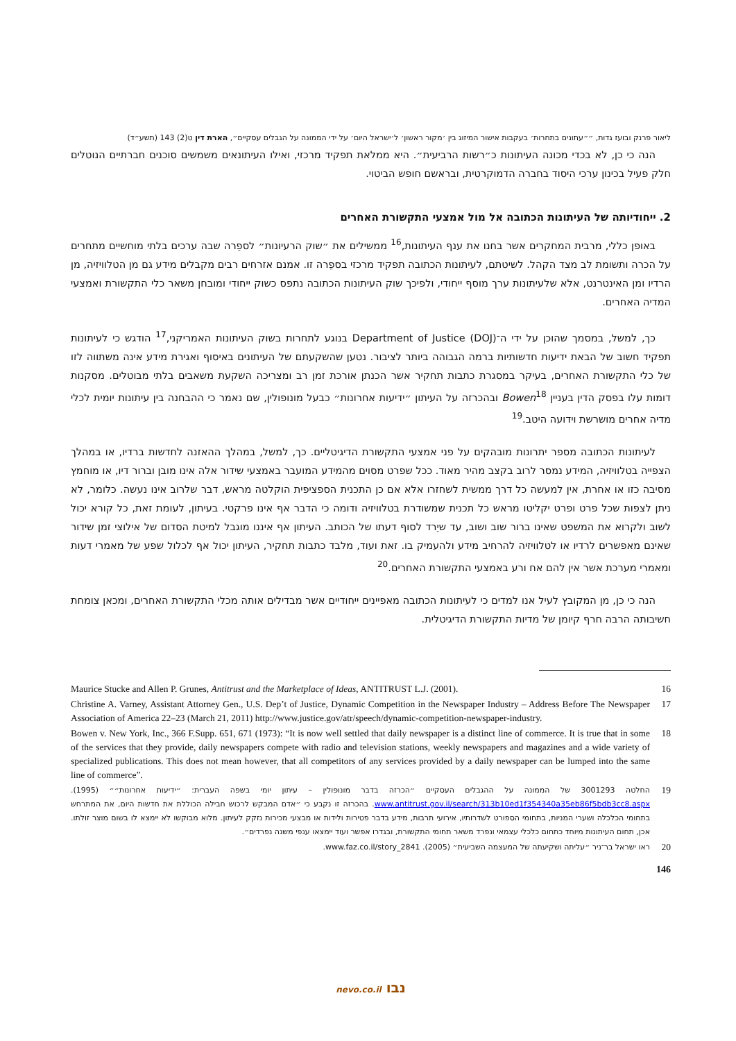ליאור פרנק ובועז גדות, ״״עתונים בתחרות׳ בעקבות אישור המיזוג בין ׳מקור ראשון׳ ל׳ישראל היום׳ על ידי הממונה על הגבלים עסקיים״, הארת דין ט(2) 143 (תשע״ד)
הנה כי כן, לא בכדי מכונה העיתונות כ״רשות הרביעית״. היא ממלאת תפקיד מרכזי, ואילו העיתונאים משמשים סוכנים חברתיים הנוטלים חלק פעיל בכינון ערכי היסוד בחברה הדמוקרטית, ובראשם חופש הביטוי.
2. ייחודיותה של העיתונות הכתובה אל מול אמצעי התקשורת האחרים
באופן כללי, מרבית המחקרים אשר בחנו את ענף העיתונות,<sup>16</sup> ממשילים את ״שוק הרעיונות״ לספֵרה שבה ערכים בלתי מוחשיים מתחרים על הכרה ותשומת לב מצד הקהל. לשיטתם, לעיתונות הכתובה תפקיד מרכזי בספֵרה זו. אמנם אזרחים רבים מקבלים מידע גם מן הטלוויזיה, מן הרדיו ומן האינטרנט, אלא שלעיתונות ערך מוסף ייחודי, ולפיכך שוק העיתונות הכתובה נתפס כשוק ייחודי ומובחן משאר כלי התקשורת ואמצעי המדיה האחרים.
כך, למשל, במסמך שהוכן על ידי ה־Department of Justice (DOJ) בנוגע לתחרות בשוק העיתונות האמריקני,<sup>17</sup> הודגש כי לעיתונות תפקיד חשוב של הבאת ידיעות חדשותיות ברמה הגבוהה ביותר לציבור. נטען שהשקעתם של העיתונים באיסוף ואגירת מידע אינה משתווה לזו של כלי התקשורת האחרים, בעיקר במסגרת כתבות תחקיר אשר הכנתן אורכת זמן רב ומצריכה השקעת משאבים בלתי מבוטלים. מסקנות דומות עלו בפסק הדין בעניין Bowen<sup>18</sup> ובהכרזה על העיתון ״ידיעות אחרונות״ כבעל מונופולין, שם נאמר כי ההבחנה בין עיתונות יומית לכלי מדיה אחרים מושרשת וידועה היטב.<sup>19</sup>
לעיתונות הכתובה מספר יתרונות מובהקים על פני אמצעי התקשורת הדיגיטליים. כך, למשל, במהלך ההאזנה לחדשות ברדיו, או במהלך הצפייה בטלוויזיה, המידע נמסר לרוב בקצב מהיר מאוד. ככל שפרט מסוים מהמידע המועבר באמצעי שידור אלה אינו מובן וברור דיו, או מוחמץ מסיבה כזו או אחרת, אין למעשה כל דרך ממשית לשחזרו אלא אם כן התכנית הספציפית הוקלטה מראש, דבר שלרוב אינו נעשה. כלומר, לא ניתן לצפות שכל פרט ופרט יקליטו מראש כל תכנית שמשודרת בטלוויזיה ודומה כי הדבר אף אינו פרקטי. בעיתון, לעומת זאת, כל קורא יכול לשוב ולקרוא את המשפט שאינו ברור שוב ושוב, עד שיֵרד לסוף דעתו של הכותב. העיתון אף איננו מוגבל למיטת הסדום של אילוצי זמן שידור שאינם מאפשרים לרדיו או לטלוויזיה להרחיב מידע ולהעמיק בו. זאת ועוד, מלבד כתבות תחקיר, העיתון יכול אף לכלול שפע של מאמרי דעות ומאמרי מערכת אשר אין להם אח ורע באמצעי התקשורת האחרים.<sup>20</sup>
הנה כי כן, מן המקובץ לעיל אנו למדים כי לעיתונות הכתובה מאפיינים ייחודיים אשר מבדילים אותה מכלי התקשורת האחרים, ומכאן צומחת חשיבותה הרבה חרף קיומן של מדיות התקשורת הדיגיטלית.
16 Maurice Stucke and Allen P. Grunes, Antitrust and the Marketplace of Ideas, ANTITRUST L.J. (2001).
17 Christine A. Varney, Assistant Attorney Gen., U.S. Dep’t of Justice, Dynamic Competition in the Newspaper Industry – Address Before The Newspaper Association of America 22–23 (March 21, 2011) http://www.justice.gov/atr/speech/dynamic-competition-newspaper-industry.
18 Bowen v. New York, Inc., 366 F.Supp. 651, 671 (1973): “It is now well settled that daily newspaper is a distinct line of commerce. It is true that in some of the services that they provide, daily newspapers compete with radio and television stations, weekly newspapers and magazines and a wide variety of specialized publications. This does not mean however, that all competitors of any services provided by a daily newspaper can be lumped into the same line of commerce”.
19 החלטה 3001293 של הממונה על ההגבלים העסקיים ״הכרזה בדבר מונופולין – עיתון יומי בשפה העברית: ״ידיעות אחרונות״״ (1995). www.antitrust.gov.il/search/313b10ed1f354340a35eb86f5bdb3cc8.aspx. בהכרזה זו נקבע כי ״אדם המבקש לרכוש חבילה הכוללת את חדשות היום, את המתרחש בתחומי הכלכלה ושערי המניות, בתחומי הספורט לשדרותיו, אירועי תרבות, מידע בדבר פטירות ולידות או מבצעי מכירות נזקק לעיתון. מלוא מבוקשו לא יימצא לו בשום מוצר זולתו. אכן, תחום העיתונות מיוחד כתחום כלכלי עצמאי ונפרד משאר תחומי התקשורת, ובגדרו אפשר ועוד יימצאו ענפי משנה נפרדים״.
20 ראו ישראל בר־ניר ״עליתה ושקיעתה של המעצמה השביעית״ (2005). www.faz.co.il/story_2841.
146
נבו nevo.co.il